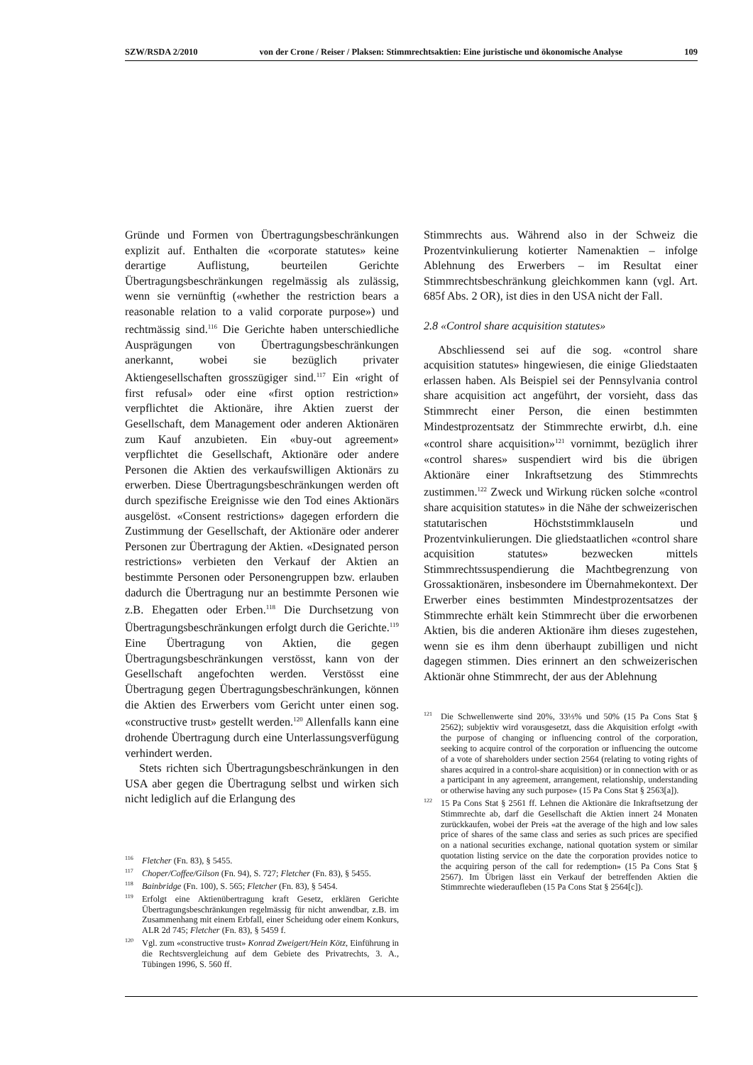SZW/RSDA 2/2010 von der Crone / Reiser / Plaksen: Stimmrechtsaktien: Eine juristische und ökonomische Analyse 109
Gründe und Formen von Übertragungsbeschränkungen explizit auf. Enthalten die «corporate statutes» keine derartige Auflistung, beurteilen Gerichte Übertragungsbeschränkungen regelmässig als zulässig, wenn sie vernünftig («whether the restriction bears a reasonable relation to a valid corporate purpose») und rechtmässig sind.<sup>116</sup> Die Gerichte haben unterschiedliche Ausprägungen von Übertragungsbeschränkungen anerkannt, wobei sie bezüglich privater Aktiengesellschaften grosszügiger sind.<sup>117</sup> Ein «right of first refusal» oder eine «first option restriction» verpflichtet die Aktionäre, ihre Aktien zuerst der Gesellschaft, dem Management oder anderen Aktionären zum Kauf anzubieten. Ein «buy-out agreement» verpflichtet die Gesellschaft, Aktionäre oder andere Personen die Aktien des verkaufswilligen Aktionärs zu erwerben. Diese Übertragungsbeschränkungen werden oft durch spezifische Ereignisse wie den Tod eines Aktionärs ausgelöst. «Consent restrictions» dagegen erfordern die Zustimmung der Gesellschaft, der Aktionäre oder anderer Personen zur Übertragung der Aktien. «Designated person restrictions» verbieten den Verkauf der Aktien an bestimmte Personen oder Personengruppen bzw. erlauben dadurch die Übertragung nur an bestimmte Personen wie z.B. Ehegatten oder Erben.<sup>118</sup> Die Durchsetzung von Übertragungsbeschränkungen erfolgt durch die Gerichte.<sup>119</sup> Eine Übertragung von Aktien, die gegen Übertragungsbeschränkungen verstösst, kann von der Gesellschaft angefochten werden. Verstösst eine Übertragung gegen Übertragungsbeschränkungen, können die Aktien des Erwerbers vom Gericht unter einen sog. «constructive trust» gestellt werden.<sup>120</sup> Allenfalls kann eine drohende Übertragung durch eine Unterlassungsverfügung verhindert werden.
Stets richten sich Übertragungsbeschränkungen in den USA aber gegen die Übertragung selbst und wirken sich nicht lediglich auf die Erlangung des
<sup>116</sup> Fletcher (Fn. 83), § 5455.
<sup>117</sup> Choper/Coffee/Gilson (Fn. 94), S. 727; Fletcher (Fn. 83), § 5455.
<sup>118</sup> Bainbridge (Fn. 100), S. 565; Fletcher (Fn. 83), § 5454.
<sup>119</sup> Erfolgt eine Aktienübertragung kraft Gesetz, erklären Gerichte Übertragungsbeschränkungen regelmässig für nicht anwendbar, z.B. im Zusammenhang mit einem Erbfall, einer Scheidung oder einem Konkurs, ALR 2d 745; Fletcher (Fn. 83), § 5459 f.
<sup>120</sup> Vgl. zum «constructive trust» Konrad Zweigert/Hein Kötz, Einführung in die Rechtsvergleichung auf dem Gebiete des Privatrechts, 3. A., Tübingen 1996, S. 560 ff.
Stimmrechts aus. Während also in der Schweiz die Prozentvinkulierung kotierter Namenaktien – infolge Ablehnung des Erwerbers – im Resultat einer Stimmrechtsbeschränkung gleichkommen kann (vgl. Art. 685f Abs. 2 OR), ist dies in den USA nicht der Fall.
2.8 «Control share acquisition statutes»
Abschliessend sei auf die sog. «control share acquisition statutes» hingewiesen, die einige Gliedstaaten erlassen haben. Als Beispiel sei der Pennsylvania control share acquisition act angeführt, der vorsieht, dass das Stimmrecht einer Person, die einen bestimmten Mindestprozentsatz der Stimmrechte erwirbt, d.h. eine «control share acquisition»<sup>121</sup> vornimmt, bezüglich ihrer «control shares» suspendiert wird bis die übrigen Aktionäre einer Inkraftsetzung des Stimmrechts zustimmen.<sup>122</sup> Zweck und Wirkung rücken solche «control share acquisition statutes» in die Nähe der schweizerischen statutarischen Höchststimmklauseln und Prozentvinkulierungen. Die gliedstaatlichen «control share acquisition statutes» bezwecken mittels Stimmrechtssuspendierung die Machtbegrenzung von Grossaktionären, insbesondere im Übernahmekontext. Der Erwerber eines bestimmten Mindestprozentsatzes der Stimmrechte erhält kein Stimmrecht über die erworbenen Aktien, bis die anderen Aktionäre ihm dieses zugestehen, wenn sie es ihm denn überhaupt zubilligen und nicht dagegen stimmen. Dies erinnert an den schweizerischen Aktionär ohne Stimmrecht, der aus der Ablehnung
<sup>121</sup> Die Schwellenwerte sind 20%, 33⅓% und 50% (15 Pa Cons Stat § 2562); subjektiv wird vorausgesetzt, dass die Akquisition erfolgt «with the purpose of changing or influencing control of the corporation, seeking to acquire control of the corporation or influencing the outcome of a vote of shareholders under section 2564 (relating to voting rights of shares acquired in a control-share acquisition) or in connection with or as a participant in any agreement, arrangement, relationship, understanding or otherwise having any such purpose» (15 Pa Cons Stat § 2563[a]).
<sup>122</sup> 15 Pa Cons Stat § 2561 ff. Lehnen die Aktionäre die Inkraftsetzung der Stimmrechte ab, darf die Gesellschaft die Aktien innert 24 Monaten zurückkaufen, wobei der Preis «at the average of the high and low sales price of shares of the same class and series as such prices are specified on a national securities exchange, national quotation system or similar quotation listing service on the date the corporation provides notice to the acquiring person of the call for redemption» (15 Pa Cons Stat § 2567). Im Übrigen lässt ein Verkauf der betreffenden Aktien die Stimmrechte wiederaufleben (15 Pa Cons Stat § 2564[c]).